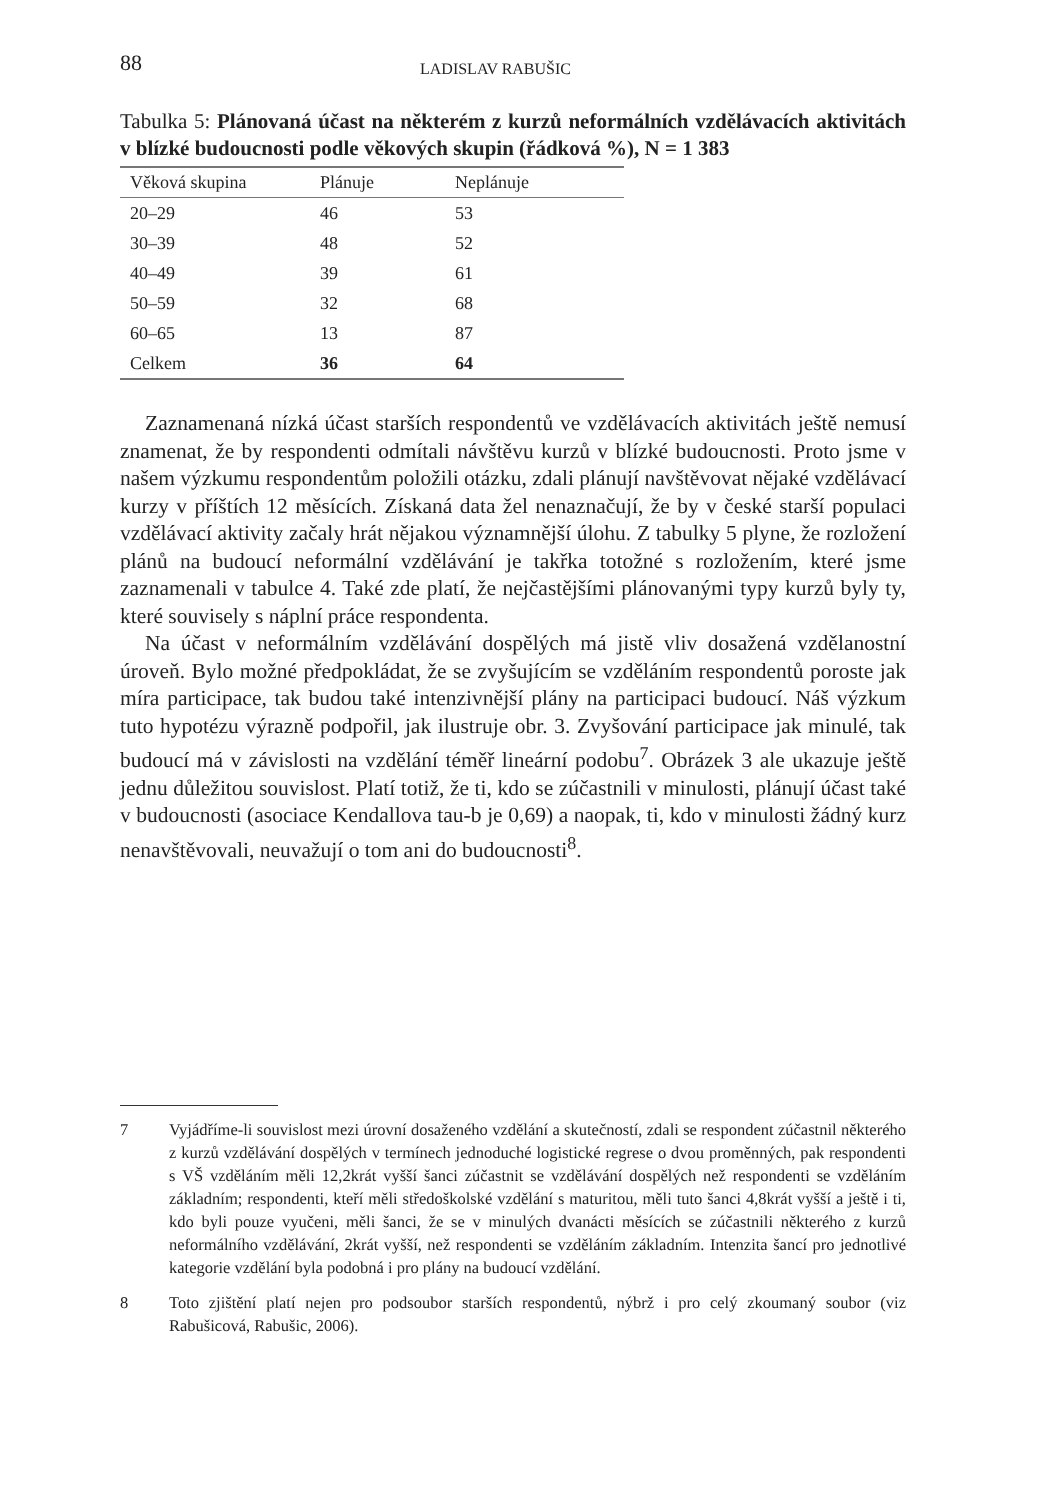88 LADISLAV RABUŠIC
Tabulka 5: Plánovaná účast na některém z kurzů neformálních vzdělávacích aktivitách v blízké budoucnosti podle věkových skupin (řádková %), N = 1 383
| Věková skupina | Plánuje | Neplánuje |
| --- | --- | --- |
| 20–29 | 46 | 53 |
| 30–39 | 48 | 52 |
| 40–49 | 39 | 61 |
| 50–59 | 32 | 68 |
| 60–65 | 13 | 87 |
| Celkem | 36 | 64 |
Zaznamenaná nízká účast starších respondentů ve vzdělávacích aktivitách ještě nemusí znamenat, že by respondenti odmítali návštěvu kurzů v blízké budoucnosti. Proto jsme v našem výzkumu respondentům položili otázku, zdali plánují navštěvovat nějaké vzdělávací kurzy v příštích 12 měsících. Získaná data žel nenaznačují, že by v české starší populaci vzdělávací aktivity začaly hrát nějakou významnější úlohu. Z tabulky 5 plyne, že rozložení plánů na budoucí neformální vzdělávání je takřka totožné s rozložením, které jsme zaznamenali v tabulce 4. Také zde platí, že nejčastějšími plánovanými typy kurzů byly ty, které souvisely s náplní práce respondenta.
Na účast v neformálním vzdělávání dospělých má jistě vliv dosažená vzdělanostní úroveň. Bylo možné předpokládat, že se zvyšujícím se vzděláním respondentů poroste jak míra participace, tak budou také intenzivnější plány na participaci budoucí. Náš výzkum tuto hypotézu výrazně podpořil, jak ilustruje obr. 3. Zvyšování participace jak minulé, tak budoucí má v závislosti na vzdělání téměř lineární podobu<sup>7</sup>. Obrázek 3 ale ukazuje ještě jednu důležitou souvislost. Platí totiž, že ti, kdo se zúčastnili v minulosti, plánují účast také v budoucnosti (asociace Kendallova tau-b je 0,69) a naopak, ti, kdo v minulosti žádný kurz nenavštěvovali, neuvažují o tom ani do budoucnosti<sup>8</sup>.
7 Vyjádříme-li souvislost mezi úrovní dosaženého vzdělání a skutečností, zdali se respondent zúčastnil některého z kurzů vzdělávání dospělých v termínech jednoduché logistické regrese o dvou proměnných, pak respondenti s VŠ vzděláním měli 12,2krát vyšší šanci zúčastnit se vzdělávání dospělých než respondenti se vzděláním základním; respondenti, kteří měli středoškolské vzdělání s maturitou, měli tuto šanci 4,8krát vyšší a ještě i ti, kdo byli pouze vyučeni, měli šanci, že se v minulých dvanácti měsících se zúčastnili některého z kurzů neformálního vzdělávání, 2krát vyšší, než respondenti se vzděláním základním. Intenzita šancí pro jednotlivé kategorie vzdělání byla podobná i pro plány na budoucí vzdělání.
8 Toto zjištění platí nejen pro podsoubor starších respondentů, nýbrž i pro celý zkoumaný soubor (viz Rabušicová, Rabušic, 2006).